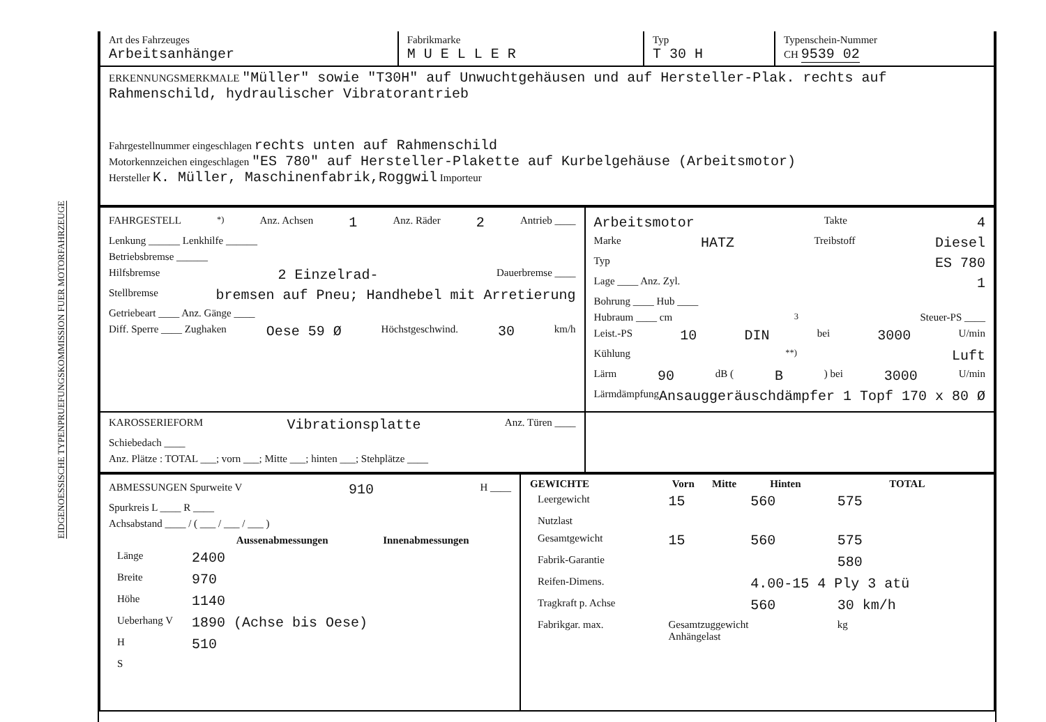EIDGENOESSISCHE TYPENPRUEFUNGSKOMMISSION FUER MOTORFAHRZEUGE
| Art des Fahrzeuges Arbeitsanhänger | Fabrikmarke M U E L L E R | Typ T 30 H | Typenschein-Nummer CH 9539 02 |
| ERKENNUNGSMERKMALE "Müller" sowie "T30H" auf Unwuchtgehäusen und auf Hersteller-Plak. rechts auf Rahmenschild, hydraulischer Vibratorantrieb Fahrgestellnummer eingeschlagen rechts unten auf Rahmenschild Motorkennzeichen eingeschlagen "ES 780" auf Hersteller-Plakette auf Kurbelgehäuse (Arbeitsmotor) Hersteller K. Müller, Maschinenfabrik,Roggwil Importeur | | | |
| FAHRGESTELL<sup>*)</sup> Anz. Achsen 1 Anz. Räder 2 Antrieb ____ Lenkung ______ Lenkhilfe ______ Betriebsbremse ______ Hilfsbremse 2 Einzelrad- Dauerbremse ____ Stellbremse bremsen auf Pneu; Handhebel mit Arretierung Getriebeart ____ Anz. Gänge ____ Diff. Sperre ____ Zughaken Oese 59 Ø Höchstgeschwind. 30 km/h | Arbeitsmotor Takte 4 Marke HATZ Treibstoff Diesel Typ ES 780 Lage ____ Anz. Zyl. 1 Bohrung ____ Hub ____ Hubraum ____ cm<sup>3</sup> Steuer-PS ____ Leist.-PS 10 DIN bei 3000 U/min Kühlung<sup>**)</sup> Luft Lärm 90 dB ( B ) bei 3000 U/min Lärmdämpfung Ansauggeräuschdämpfer 1 Topf 170 x 80 Ø |
| KAROSSERIEFORM Vibrationsplatte Anz. Türen ____ Schiebedach ____ Anz. Plätze : TOTAL ___; vorn ___; Mitte ___; hinten ___; Stehplätze ____ | |
| ABMESSUNGEN Spurweite V 910 H ____ Spurkreis L ____ R ____ Achsabstand ____ / ( ___ / ___ / ___ ) / / Aussenabmessungen / Innenabmessungen / / --- / --- / --- / / Länge / 2400 / / / Breite / 970 / / / Höhe / 1140 / / / Ueberhang V / 1890 (Achse bis Oese) / / / H / 510 / / / S / / / | / GEWICHTE / Vorn / Mitte / Hinten / TOTAL / / --- / --- / --- / --- / --- / / Leergewicht / 15 / / 560 / 575 / / Nutzlast / / / / / / Gesamtgewicht / 15 / / 560 / 575 / / Fabrik-Garantie / / / / 580 / / Reifen-Dimens. / / / 4.00-15 4 Ply 3 atü / / / Tragkraft p. Achse / / / 560 / 30 km/h / / Fabrikgar. max. / Gesamtzuggewicht Anhängelast / / / kg / |